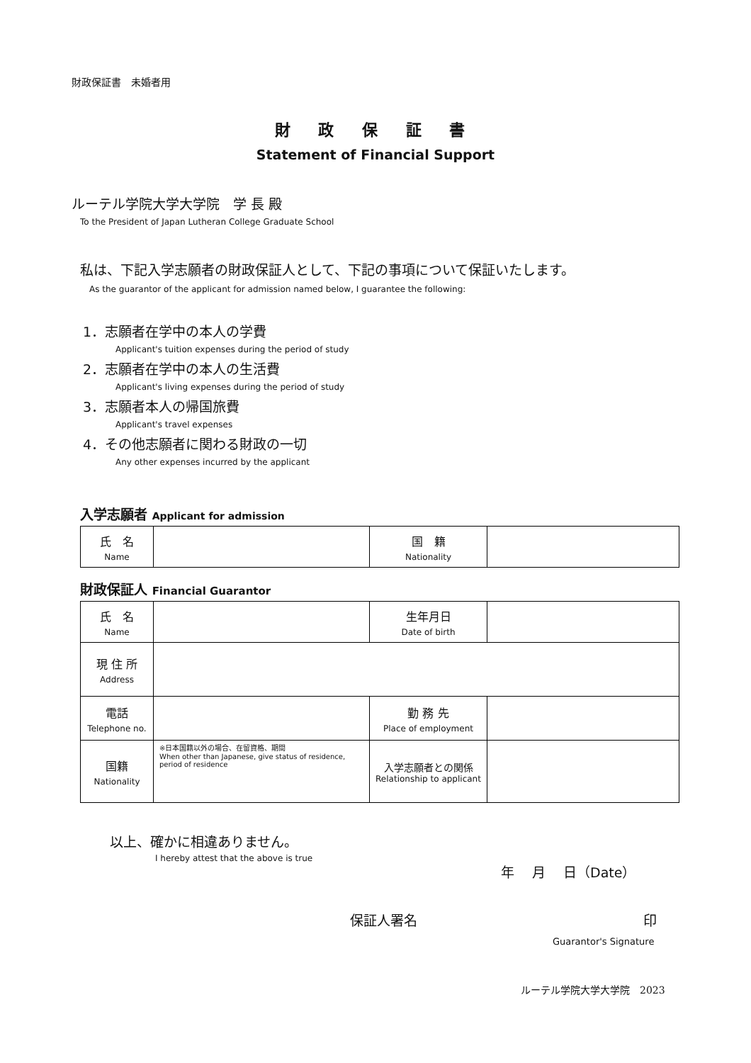財政保証書　未婚者用
財 政 保 証 書
Statement of Financial Support
ルーテル学院大学大学院　学 長 殿
To the President of Japan Lutheran College Graduate School
私は、下記入学志願者の財政保証人として、下記の事項について保証いたします。
As the guarantor of the applicant for admission named below, I guarantee the following:
1．志願者在学中の本人の学費
Applicant's tuition expenses during the period of study
2．志願者在学中の本人の生活費
Applicant's living expenses during the period of study
3．志願者本人の帰国旅費
Applicant's travel expenses
4．その他志願者に関わる財政の一切
Any other expenses incurred by the applicant
入学志願者 Applicant for admission
| 氏 名 Name | | 国 籍 Nationality | |
財政保証人 Financial Guarantor
| 氏 名 Name | | 生年月日 Date of birth | |
| 現 住 所 Address | | | |
| 電話 Telephone no. | | 勤 務 先 Place of employment | |
| 国籍 Nationality | ※日本国籍以外の場合、在留資格、期間 When other than Japanese, give status of residence, period of residence | 入学志願者との関係 Relationship to applicant | |
以上、確かに相違ありません。
I hereby attest that the above is true 年　 月　 日（Date）
保証人署名 印
Guarantor's Signature
ルーテル学院大学大学院　2023